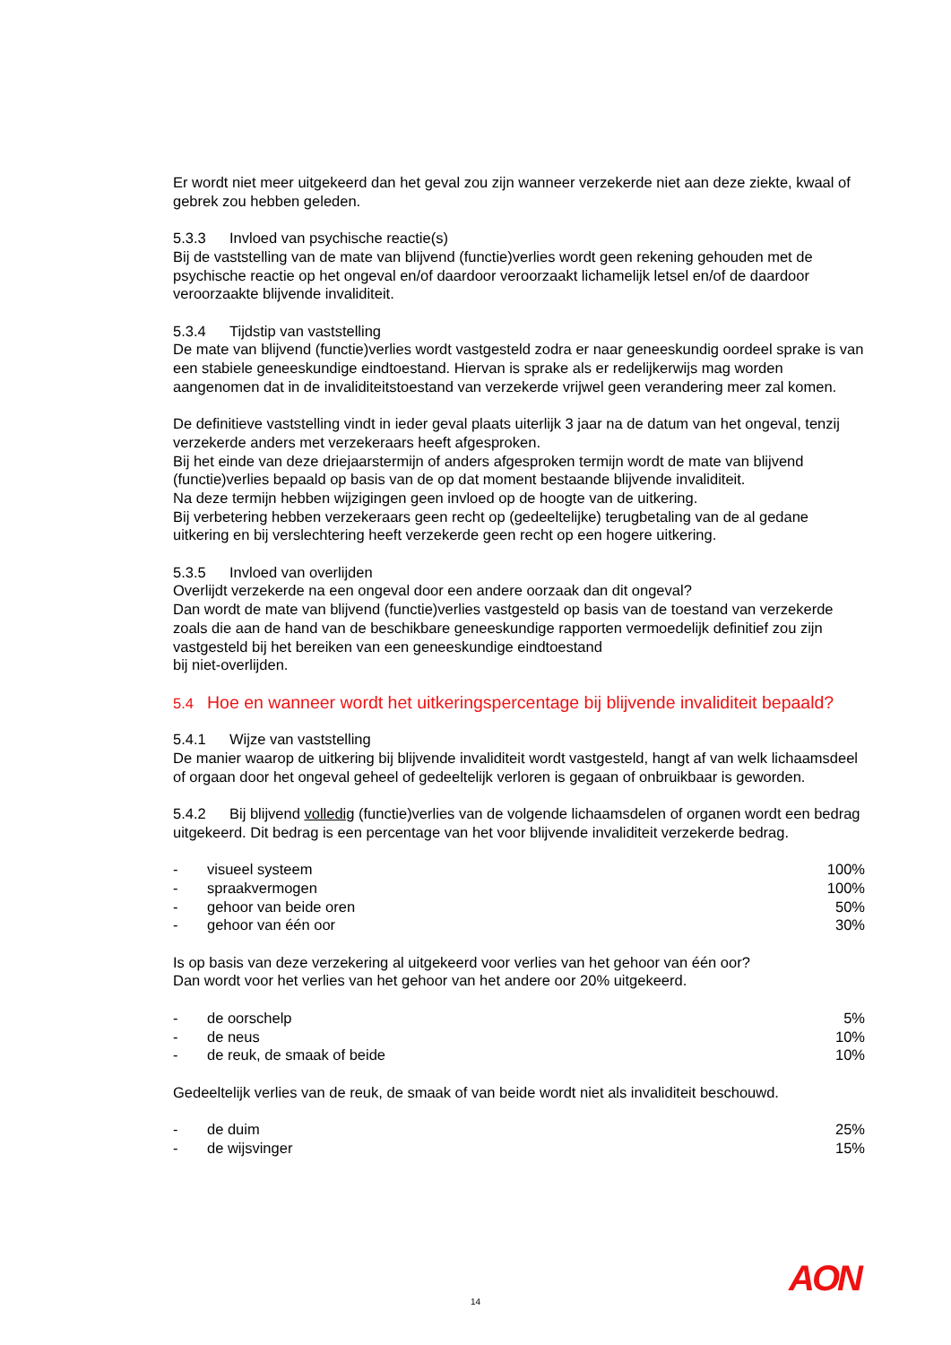Er wordt niet meer uitgekeerd dan het geval zou zijn wanneer verzekerde niet aan deze ziekte, kwaal of gebrek zou hebben geleden.
5.3.3 Invloed van psychische reactie(s)
Bij de vaststelling van de mate van blijvend (functie)verlies wordt geen rekening gehouden met de psychische reactie op het ongeval en/of daardoor veroorzaakt lichamelijk letsel en/of de daardoor veroorzaakte blijvende invaliditeit.
5.3.4 Tijdstip van vaststelling
De mate van blijvend (functie)verlies wordt vastgesteld zodra er naar geneeskundig oordeel sprake is van een stabiele geneeskundige eindtoestand. Hiervan is sprake als er redelijkerwijs mag worden aangenomen dat in de invaliditeitstoestand van verzekerde vrijwel geen verandering meer zal komen.
De definitieve vaststelling vindt in ieder geval plaats uiterlijk 3 jaar na de datum van het ongeval, tenzij verzekerde anders met verzekeraars heeft afgesproken.
Bij het einde van deze driejaarstermijn of anders afgesproken termijn wordt de mate van blijvend (functie)verlies bepaald op basis van de op dat moment bestaande blijvende invaliditeit.
Na deze termijn hebben wijzigingen geen invloed op de hoogte van de uitkering.
Bij verbetering hebben verzekeraars geen recht op (gedeeltelijke) terugbetaling van de al gedane uitkering en bij verslechtering heeft verzekerde geen recht op een hogere uitkering.
5.3.5 Invloed van overlijden
Overlijdt verzekerde na een ongeval door een andere oorzaak dan dit ongeval?
Dan wordt de mate van blijvend (functie)verlies vastgesteld op basis van de toestand van verzekerde zoals die aan de hand van de beschikbare geneeskundige rapporten vermoedelijk definitief zou zijn vastgesteld bij het bereiken van een geneeskundige eindtoestand
bij niet-overlijden.
5.4 Hoe en wanneer wordt het uitkeringspercentage bij blijvende invaliditeit bepaald?
5.4.1 Wijze van vaststelling
De manier waarop de uitkering bij blijvende invaliditeit wordt vastgesteld, hangt af van welk lichaamsdeel of orgaan door het ongeval geheel of gedeeltelijk verloren is gegaan of onbruikbaar is geworden.
5.4.2 Bij blijvend volledig (functie)verlies van de volgende lichaamsdelen of organen wordt een bedrag uitgekeerd. Dit bedrag is een percentage van het voor blijvende invaliditeit verzekerde bedrag.
| - | visueel systeem | 100% |
| - | spraakvermogen | 100% |
| - | gehoor van beide oren | 50% |
| - | gehoor van één oor | 30% |
Is op basis van deze verzekering al uitgekeerd voor verlies van het gehoor van één oor?
Dan wordt voor het verlies van het gehoor van het andere oor 20% uitgekeerd.
| - | de oorschelp | 5% |
| - | de neus | 10% |
| - | de reuk, de smaak of beide | 10% |
Gedeeltelijk verlies van de reuk, de smaak of van beide wordt niet als invaliditeit beschouwd.
| - | de duim | 25% |
| - | de wijsvinger | 15% |
14 AON